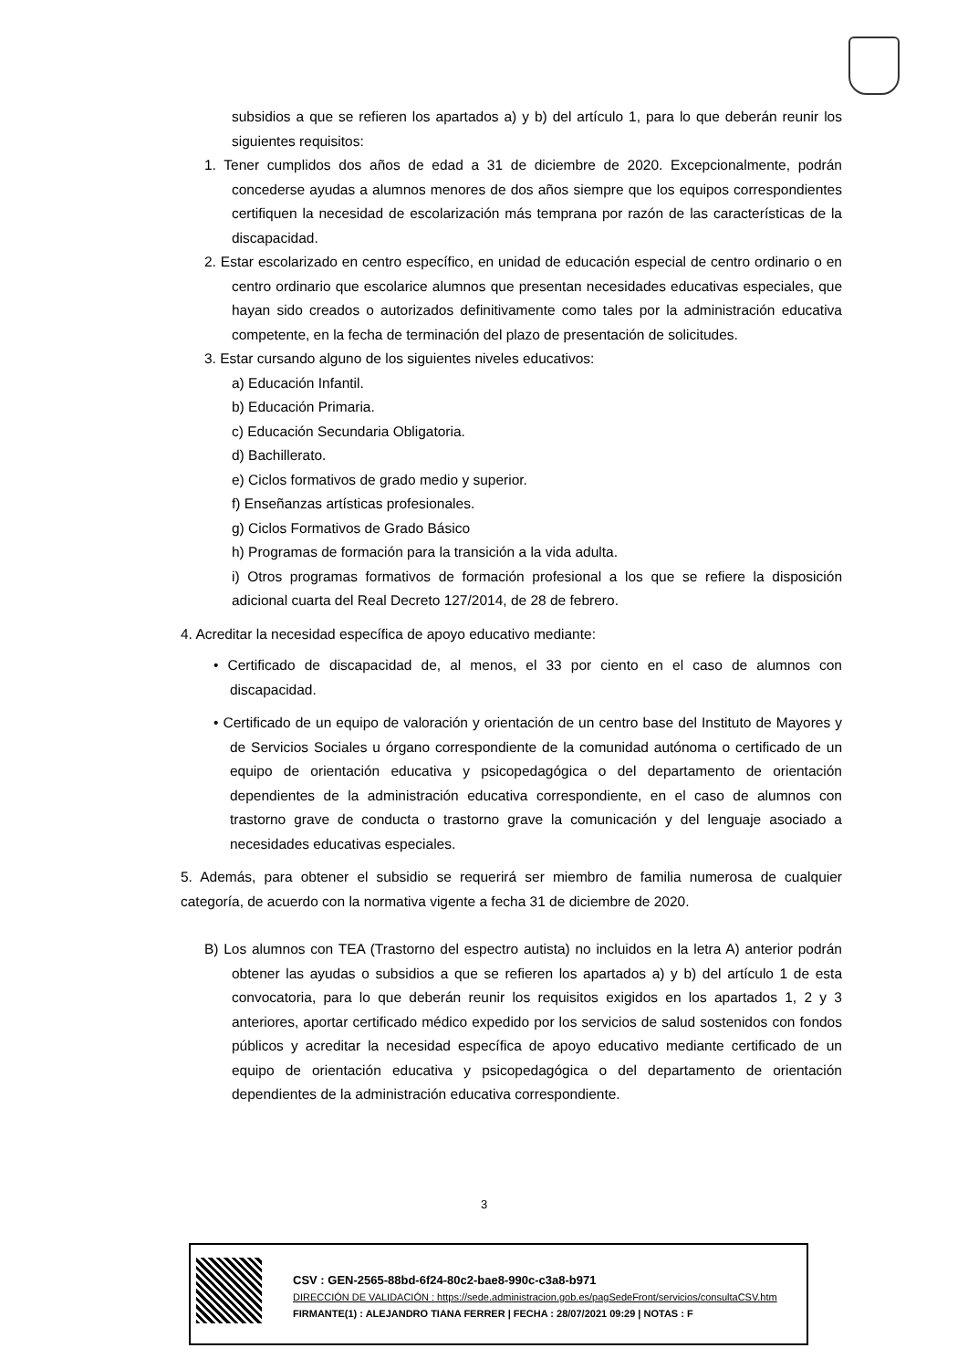subsidios a que se refieren los apartados a) y b) del artículo 1, para lo que deberán reunir los siguientes requisitos:
1. Tener cumplidos dos años de edad a 31 de diciembre de 2020. Excepcionalmente, podrán concederse ayudas a alumnos menores de dos años siempre que los equipos correspondientes certifiquen la necesidad de escolarización más temprana por razón de las características de la discapacidad.
2. Estar escolarizado en centro específico, en unidad de educación especial de centro ordinario o en centro ordinario que escolarice alumnos que presentan necesidades educativas especiales, que hayan sido creados o autorizados definitivamente como tales por la administración educativa competente, en la fecha de terminación del plazo de presentación de solicitudes.
3. Estar cursando alguno de los siguientes niveles educativos:
a) Educación Infantil.
b) Educación Primaria.
c) Educación Secundaria Obligatoria.
d) Bachillerato.
e) Ciclos formativos de grado medio y superior.
f) Enseñanzas artísticas profesionales.
g) Ciclos Formativos de Grado Básico
h) Programas de formación para la transición a la vida adulta.
i) Otros programas formativos de formación profesional a los que se refiere la disposición adicional cuarta del Real Decreto 127/2014, de 28 de febrero.
4. Acreditar la necesidad específica de apoyo educativo mediante:
• Certificado de discapacidad de, al menos, el 33 por ciento en el caso de alumnos con discapacidad.
• Certificado de un equipo de valoración y orientación de un centro base del Instituto de Mayores y de Servicios Sociales u órgano correspondiente de la comunidad autónoma o certificado de un equipo de orientación educativa y psicopedagógica o del departamento de orientación dependientes de la administración educativa correspondiente, en el caso de alumnos con trastorno grave de conducta o trastorno grave la comunicación y del lenguaje asociado a necesidades educativas especiales.
5. Además, para obtener el subsidio se requerirá ser miembro de familia numerosa de cualquier categoría, de acuerdo con la normativa vigente a fecha 31 de diciembre de 2020.
B) Los alumnos con TEA (Trastorno del espectro autista) no incluidos en la letra A) anterior podrán obtener las ayudas o subsidios a que se refieren los apartados a) y b) del artículo 1 de esta convocatoria, para lo que deberán reunir los requisitos exigidos en los apartados 1, 2 y 3 anteriores, aportar certificado médico expedido por los servicios de salud sostenidos con fondos públicos y acreditar la necesidad específica de apoyo educativo mediante certificado de un equipo de orientación educativa y psicopedagógica o del departamento de orientación dependientes de la administración educativa correspondiente.
3
CSV : GEN-2565-88bd-6f24-80c2-bae8-990c-c3a8-b971
DIRECCIÓN DE VALIDACIÓN : https://sede.administracion.gob.es/pagSedeFront/servicios/consultaCSV.htm
FIRMANTE(1) : ALEJANDRO TIANA FERRER | FECHA : 28/07/2021 09:29 | NOTAS : F